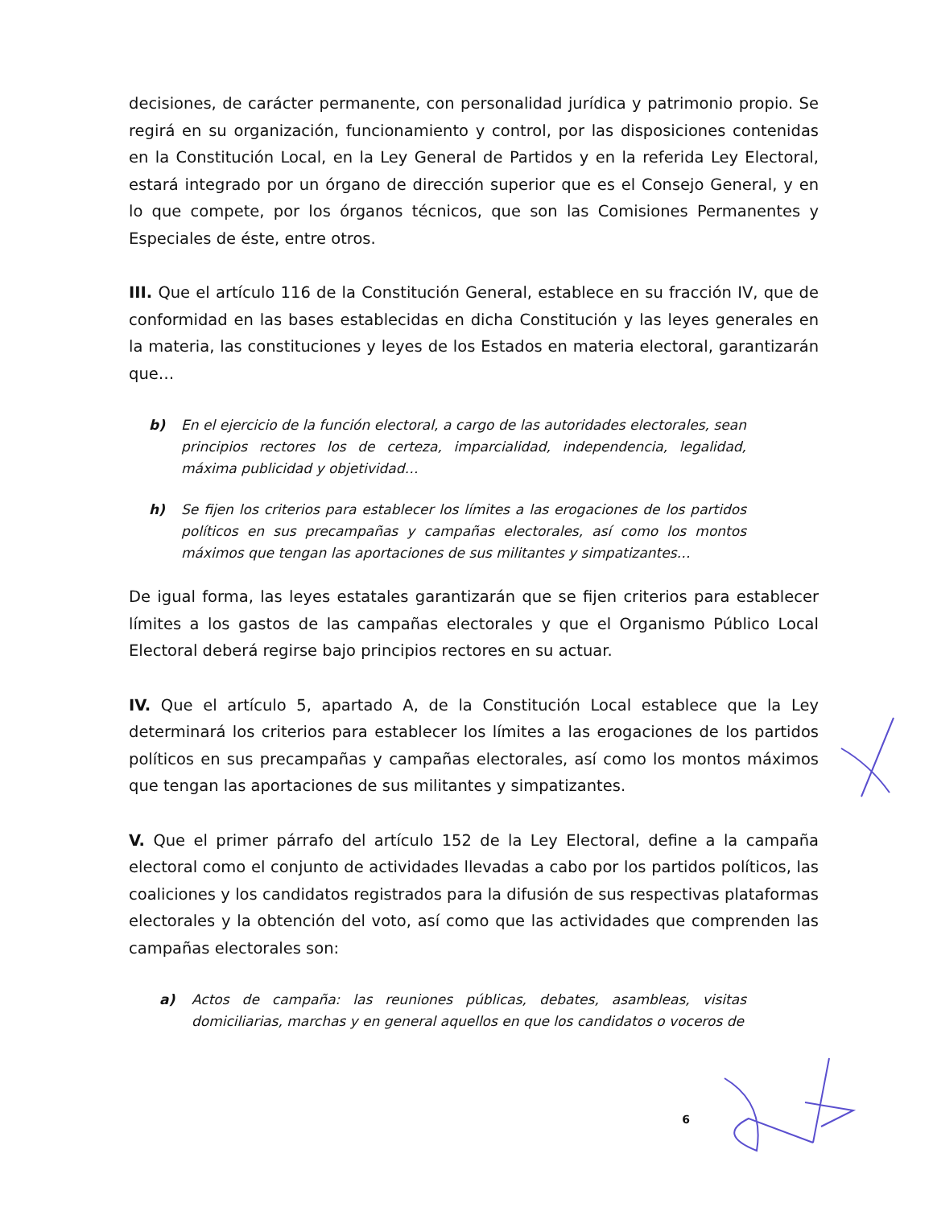decisiones, de carácter permanente, con personalidad jurídica y patrimonio propio. Se regirá en su organización, funcionamiento y control, por las disposiciones contenidas en la Constitución Local, en la Ley General de Partidos y en la referida Ley Electoral, estará integrado por un órgano de dirección superior que es el Consejo General, y en lo que compete, por los órganos técnicos, que son las Comisiones Permanentes y Especiales de éste, entre otros.
III. Que el artículo 116 de la Constitución General, establece en su fracción IV, que de conformidad en las bases establecidas en dicha Constitución y las leyes generales en la materia, las constituciones y leyes de los Estados en materia electoral, garantizarán que…
b) En el ejercicio de la función electoral, a cargo de las autoridades electorales, sean principios rectores los de certeza, imparcialidad, independencia, legalidad, máxima publicidad y objetividad…
h) Se fijen los criterios para establecer los límites a las erogaciones de los partidos políticos en sus precampañas y campañas electorales, así como los montos máximos que tengan las aportaciones de sus militantes y simpatizantes…
De igual forma, las leyes estatales garantizarán que se fijen criterios para establecer límites a los gastos de las campañas electorales y que el Organismo Público Local Electoral deberá regirse bajo principios rectores en su actuar.
IV. Que el artículo 5, apartado A, de la Constitución Local establece que la Ley determinará los criterios para establecer los límites a las erogaciones de los partidos políticos en sus precampañas y campañas electorales, así como los montos máximos que tengan las aportaciones de sus militantes y simpatizantes.
V. Que el primer párrafo del artículo 152 de la Ley Electoral, define a la campaña electoral como el conjunto de actividades llevadas a cabo por los partidos políticos, las coaliciones y los candidatos registrados para la difusión de sus respectivas plataformas electorales y la obtención del voto, así como que las actividades que comprenden las campañas electorales son:
a) Actos de campaña: las reuniones públicas, debates, asambleas, visitas domiciliarias, marchas y en general aquellos en que los candidatos o voceros de
6